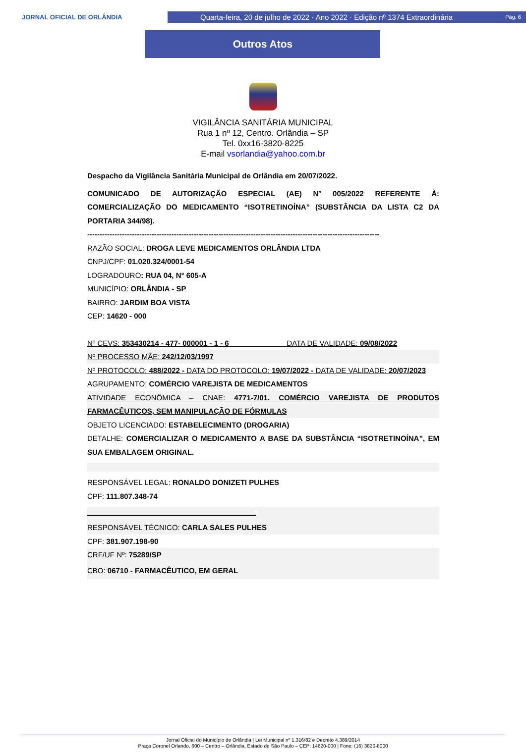JORNAL OFICIAL DE ORLÂNDIA
Quarta-feira, 20 de julho de 2022 · Ano 2022 · Edição nº 1374 Extraordinária Pág. 6
Outros Atos
VIGILÂNCIA SANITÁRIA MUNICIPAL
Rua 1 nº 12, Centro. Orlândia – SP
Tel. 0xx16-3820-8225
E-mail vsorlandia@yahoo.com.br
Despacho da Vigilância Sanitária Municipal de Orlândia em 20/07/2022.
COMUNICADO DE AUTORIZAÇÃO ESPECIAL (AE) N° 005/2022 REFERENTE À: COMERCIALIZAÇÃO DO MEDICAMENTO “ISOTRETINOÍNA” (SUBSTÂNCIA DA LISTA C2 DA PORTARIA 344/98).
----------------------------------------------------------------------------------------------------------------------
RAZÃO SOCIAL: DROGA LEVE MEDICAMENTOS ORLÂNDIA LTDA
CNPJ/CPF: 01.020.324/0001-54
LOGRADOURO: RUA 04, N° 605-A
MUNICÍPIO: ORLÂNDIA - SP
BAIRRO: JARDIM BOA VISTA
CEP: 14620 - 000
Nº CEVS: 353430214 - 477- 000001 - 1 - 6 DATA DE VALIDADE: 09/08/2022
Nº PROCESSO MÃE: 242/12/03/1997
Nº PROTOCOLO: 488/2022 - DATA DO PROTOCOLO: 19/07/2022 - DATA DE VALIDADE: 20/07/2023
AGRUPAMENTO: COMÉRCIO VAREJISTA DE MEDICAMENTOS
ATIVIDADE ECONÔMICA – CNAE: 4771-7/01. COMÉRCIO VAREJISTA DE PRODUTOS FARMACÊUTICOS, SEM MANIPULAÇÃO DE FÓRMULAS
OBJETO LICENCIADO: ESTABELECIMENTO (DROGARIA)
DETALHE: COMERCIALIZAR O MEDICAMENTO A BASE DA SUBSTÂNCIA “ISOTRETINOÍNA”, EM SUA EMBALAGEM ORIGINAL.
RESPONSÁVEL LEGAL: RONALDO DONIZETI PULHES
CPF: 111.807.348-74
RESPONSÁVEL TÉCNICO: CARLA SALES PULHES
CPF: 381.907.198-90
CRF/UF Nº: 75289/SP
CBO: 06710 - FARMACÊUTICO, EM GERAL
Jornal Oficial do Município de Orlândia | Lei Municipal nº 1.316/82 e Decreto 4.389/2014
Praça Coronel Orlando, 600 – Centro – Orlândia, Estado de São Paulo – CEP: 14620-000 | Fone: (16) 3820-8000